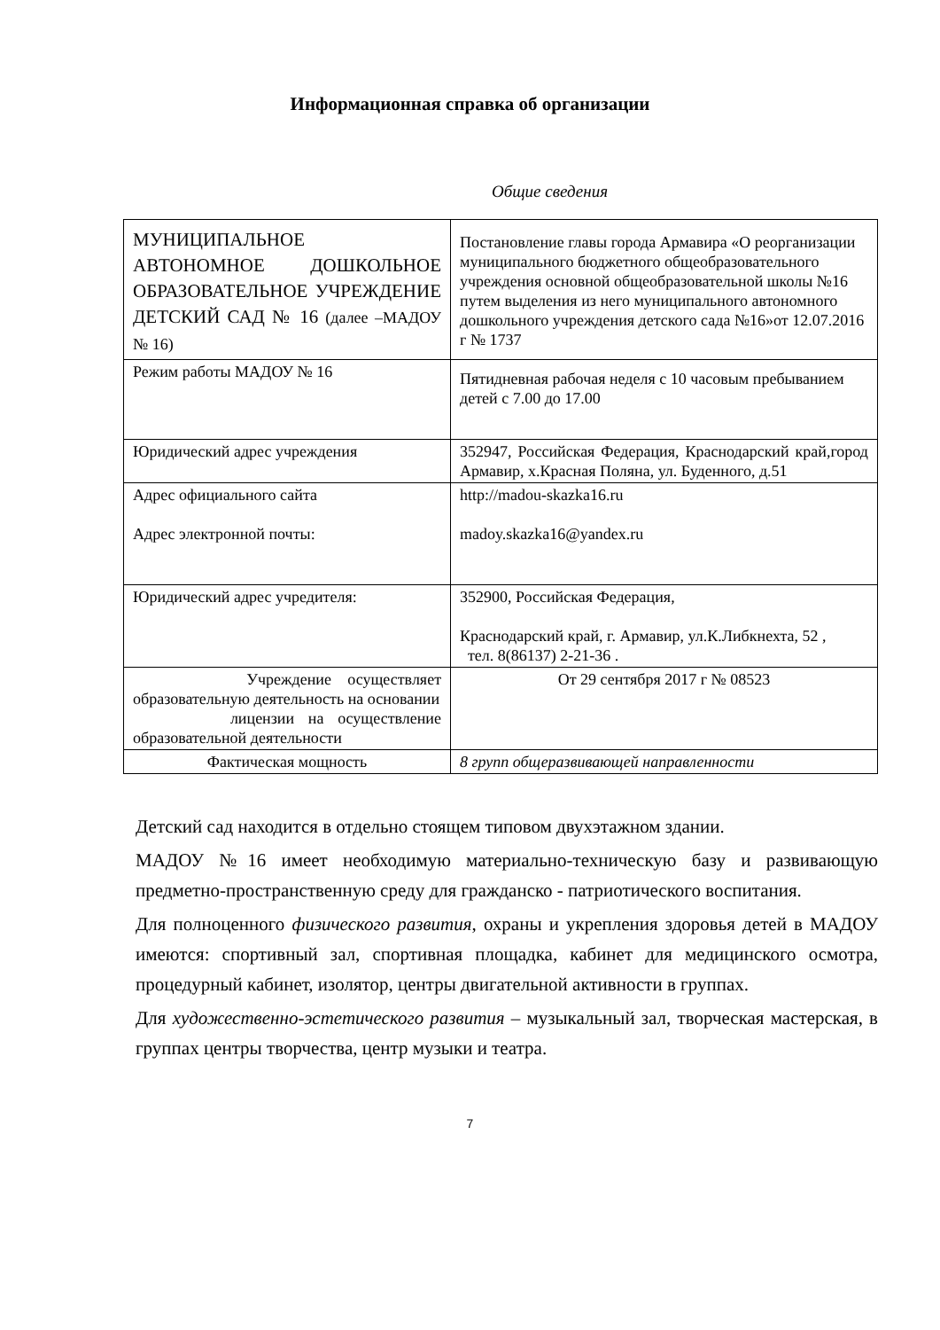Информационная справка об организации
Общие сведения
| МУНИЦИПАЛЬНОЕ АВТОНОМНОЕ ДОШКОЛЬНОЕ ОБРАЗОВАТЕЛЬНОЕ УЧРЕЖДЕНИЕ ДЕТСКИЙ САД № 16 (далее –МАДОУ № 16) | Постановление главы города Армавира «О реорганизации муниципального бюджетного общеобразовательного учреждения основной общеобразовательной школы №16 путем выделения из него муниципального автономного дошкольного учреждения детского сада №16»от 12.07.2016 г № 1737 |
| Режим работы МАДОУ № 16 | Пятидневная рабочая неделя с 10 часовым пребыванием детей с 7.00 до 17.00 |
| Юридический адрес учреждения | 352947, Российская Федерация, Краснодарский край,город Армавир, х.Красная Поляна, ул. Буденного, д.51 |
| Адрес официального сайта Адрес электронной почты: | http://madou-skazka16.ru madoy.skazka16@yandex.ru |
| Юридический адрес учредителя: | 352900, Российская Федерация, Краснодарский край, г. Армавир, ул.К.Либкнехта, 52 , тел. 8(86137) 2-21-36 . |
| Учреждение осуществляет образовательную деятельность на основании лицензии на осуществление образовательной деятельности | От 29 сентября 2017 г № 08523 |
| Фактическая мощность | 8 групп общеразвивающей направленности |
Детский сад находится в отдельно стоящем типовом двухэтажном здании.
МАДОУ №16 имеет необходимую материально-техническую базу и развивающую предметно-пространственную среду для гражданско - патриотического воспитания.
Для полноценного физического развития, охраны и укрепления здоровья детей в МАДОУ имеются: спортивный зал, спортивная площадка, кабинет для медицинского осмотра, процедурный кабинет, изолятор, центры двигательной активности в группах.
Для художественно-эстетического развития – музыкальный зал, творческая мастерская, в группах центры творчества, центр музыки и театра.
7